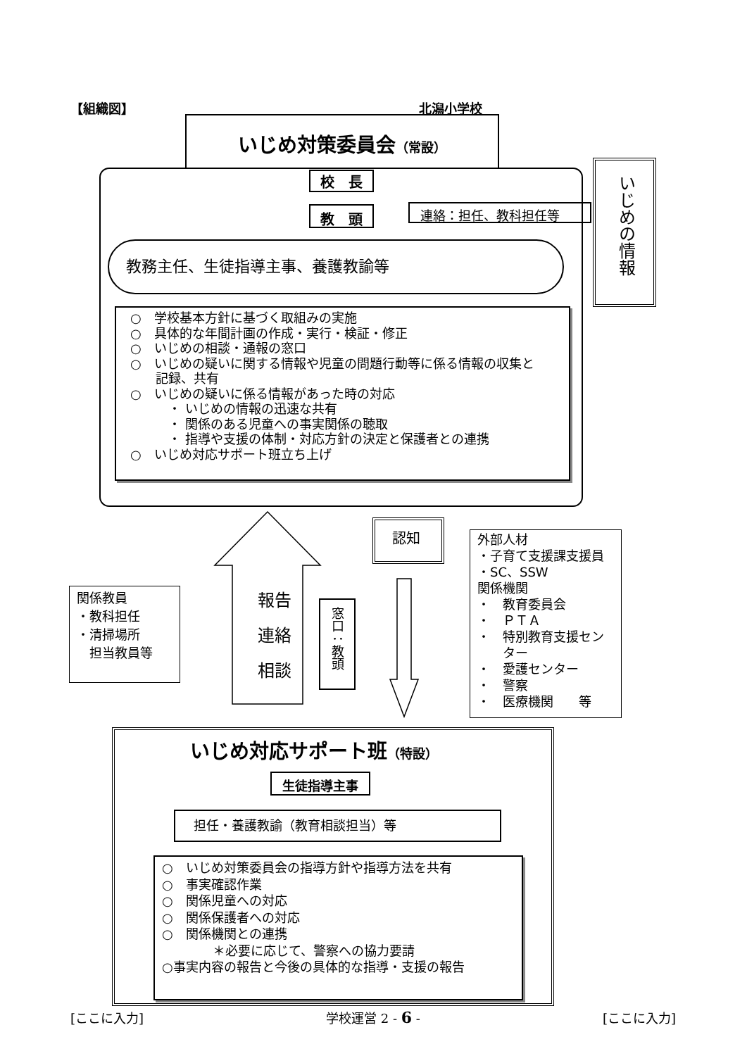【組織図】 北潟小学校
いじめ対策委員会（常設）
校　長
教　頭 連絡：担任、教科担任等
教務主任、生徒指導主事、養護教諭等
いじめの情報
○　学校基本方針に基づく取組みの実施
○　具体的な年間計画の作成・実行・検証・修正
○　いじめの相談・通報の窓口
○　いじめの疑いに関する情報や児童の問題行動等に係る情報の収集と
　　記録、共有
○　いじめの疑いに係る情報があった時の対応
　　　・ いじめの情報の迅速な共有
　　　・ 関係のある児童への事実関係の聴取
　　　・ 指導や支援の体制・対応方針の決定と保護者との連携
○　いじめ対応サポート班立ち上げ
報告
連絡
相談
窓口：教頭
認知
関係教員
・教科担任
・清掃場所
　担当教員等
外部人材
・子育て支援課支援員
・SC、SSW
関係機関
・　教育委員会
・　ＰＴＡ
・　特別教育支援セン
　　ター
・　愛護センター
・　警察
・　医療機関　　等
いじめ対応サポート班（特設）
生徒指導主事
担任・養護教諭（教育相談担当）等
○　いじめ対策委員会の指導方針や指導方法を共有
○　事実確認作業
○　関係児童への対応
○　関係保護者への対応
○　関係機関との連携
　　　　＊必要に応じて、警察への協力要請
○事実内容の報告と今後の具体的な指導・支援の報告
[ここに入力] 学校運営 2 - 6 - [ここに入力]